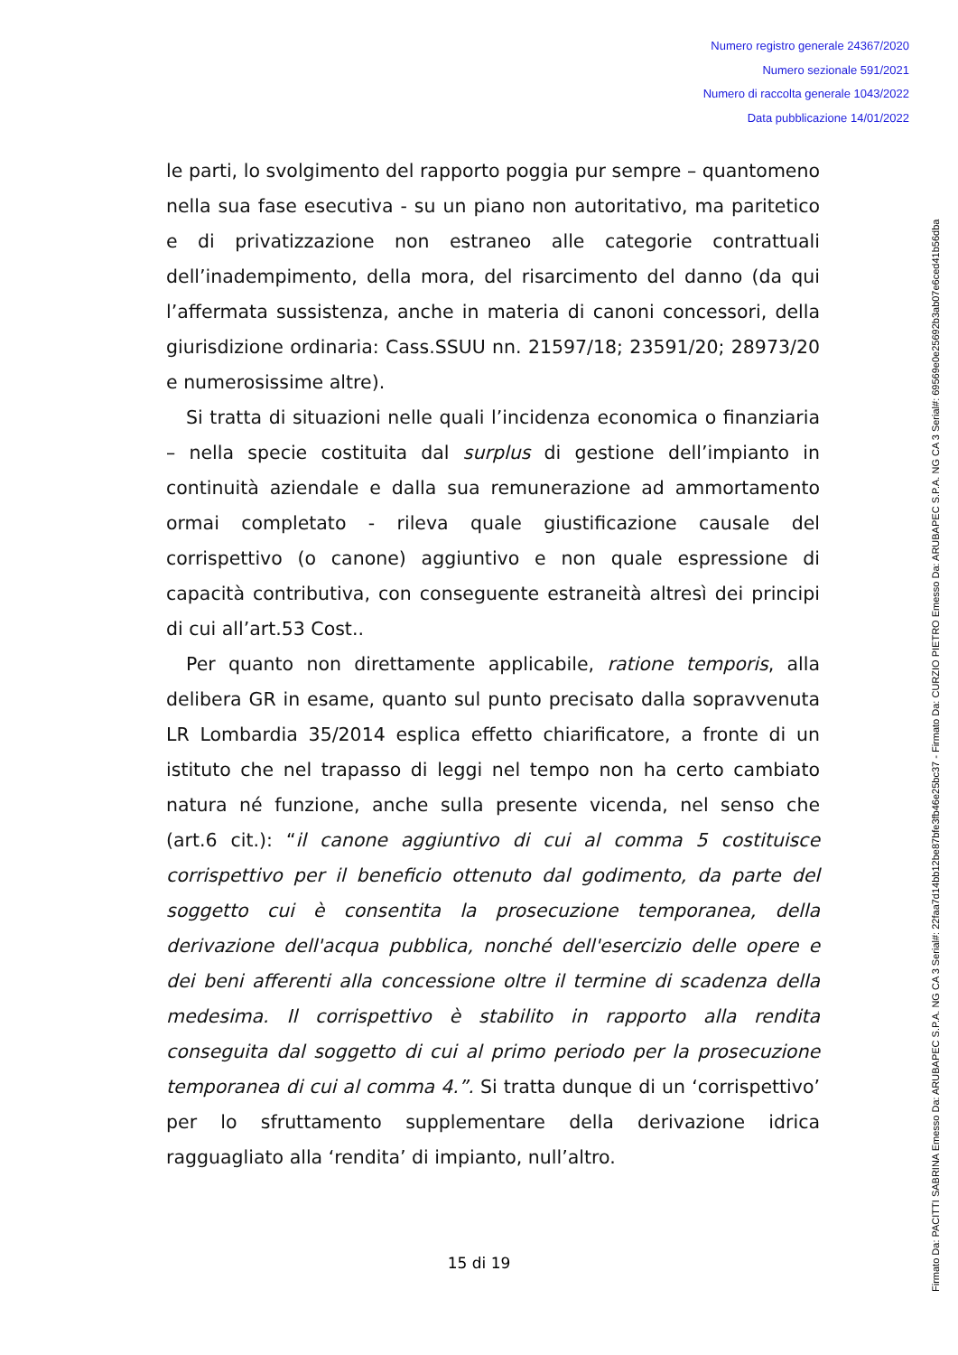Numero registro generale 24367/2020
Numero sezionale 591/2021
Numero di raccolta generale 1043/2022
Data pubblicazione 14/01/2022
le parti, lo svolgimento del rapporto poggia pur sempre – quantomeno nella sua fase esecutiva - su un piano non autoritativo, ma paritetico e di privatizzazione non estraneo alle categorie contrattuali dell’inadempimento, della mora, del risarcimento del danno (da qui l’affermata sussistenza, anche in materia di canoni concessori, della giurisdizione ordinaria: Cass.SSUU nn. 21597/18; 23591/20; 28973/20 e numerosissime altre).
Si tratta di situazioni nelle quali l’incidenza economica o finanziaria – nella specie costituita dal surplus di gestione dell’impianto in continuità aziendale e dalla sua remunerazione ad ammortamento ormai completato - rileva quale giustificazione causale del corrispettivo (o canone) aggiuntivo e non quale espressione di capacità contributiva, con conseguente estraneità altresì dei principi di cui all’art.53 Cost..
Per quanto non direttamente applicabile, ratione temporis, alla delibera GR in esame, quanto sul punto precisato dalla sopravvenuta LR Lombardia 35/2014 esplica effetto chiarificatore, a fronte di un istituto che nel trapasso di leggi nel tempo non ha certo cambiato natura né funzione, anche sulla presente vicenda, nel senso che (art.6 cit.): “il canone aggiuntivo di cui al comma 5 costituisce corrispettivo per il beneficio ottenuto dal godimento, da parte del soggetto cui è consentita la prosecuzione temporanea, della derivazione dell'acqua pubblica, nonché dell'esercizio delle opere e dei beni afferenti alla concessione oltre il termine di scadenza della medesima. Il corrispettivo è stabilito in rapporto alla rendita conseguita dal soggetto di cui al primo periodo per la prosecuzione temporanea di cui al comma 4.”. Si tratta dunque di un ‘corrispettivo’ per lo sfruttamento supplementare della derivazione idrica ragguagliato alla ‘rendita’ di impianto, null’altro.
15 di 19
Firmato Da: PACITTI SABRINA Emesso Da: ARUBAPEC S.P.A. NG CA 3 Serial#: 22faa7d14bb12be87bfe3fb46e25bc37 - Firmato Da: CURZIO PIETRO Emesso Da: ARUBAPEC S.P.A. NG CA 3 Serial#: 69569e0e25692b3ab07e6ced41b56dba